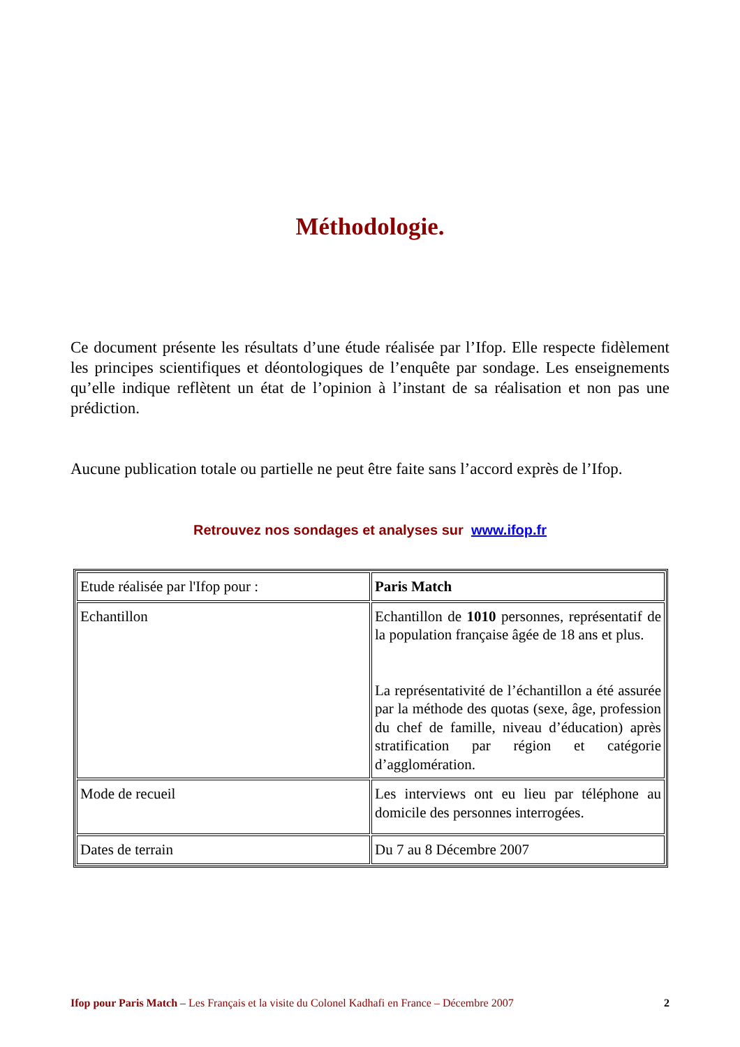Méthodologie.
Ce document présente les résultats d’une étude réalisée par l’Ifop. Elle respecte fidèlement les principes scientifiques et déontologiques de l’enquête par sondage. Les enseignements qu’elle indique reflètent un état de l’opinion à l’instant de sa réalisation et non pas une prédiction.
Aucune publication totale ou partielle ne peut être faite sans l’accord exprès de l’Ifop.
Retrouvez nos sondages et analyses sur www.ifop.fr
| Etude réalisée par l'Ifop pour : | Paris Match |
| Echantillon | Echantillon de 1010 personnes, représentatif de la population française âgée de 18 ans et plus. La représentativité de l’échantillon a été assurée par la méthode des quotas (sexe, âge, profession du chef de famille, niveau d’éducation) après stratification par région et catégorie d’agglomération. |
| Mode de recueil | Les interviews ont eu lieu par téléphone au domicile des personnes interrogées. |
| Dates de terrain | Du 7 au 8 Décembre 2007 |
Ifop pour Paris Match – Les Français et la visite du Colonel Kadhafi en France – Décembre 2007 2